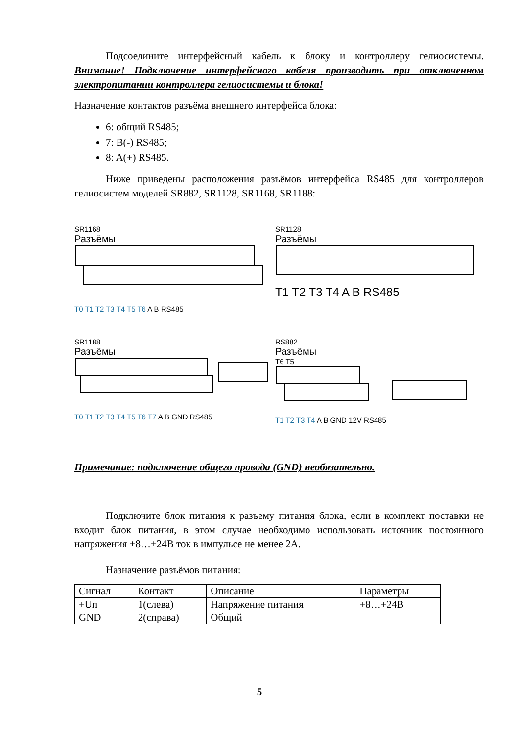Подсоедините интерфейсный кабель к блоку и контроллеру гелиосистемы. Внимание! Подключение интерфейсного кабеля производить при отключенном электропитании контроллера гелиосистемы и блока!
Назначение контактов разъёма внешнего интерфейса блока:
6: общий RS485;
7: B(-) RS485;
8: A(+) RS485.
Ниже приведены расположения разъёмов интерфейса RS485 для контроллеров гелиосистем моделей SR882, SR1128, SR1168, SR1188:
SR1168
Разъёмы
T0 T1 T2 T3 T4 T5 T6 A B RS485
SR1128
Разъёмы
T1 T2 T3 T4 A B RS485
SR1188
Разъёмы
T0 T1 T2 T3 T4 T5 T6 T7 A B GND RS485
RS882
Разъёмы
T6 T5
T1 T2 T3 T4 A B GND 12V RS485
Примечание: подключение общего провода (GND) необязательно.
Подключите блок питания к разъему питания блока, если в комплект поставки не входит блок питания, в этом случае необходимо использовать источник постоянного напряжения +8…+24В ток в импульсе не менее 2А.
Назначение разъёмов питания:
| Сигнал | Контакт | Описание | Параметры |
| +Uп | 1(слева) | Напряжение питания | +8…+24В |
| GND | 2(справа) | Общий | |
5